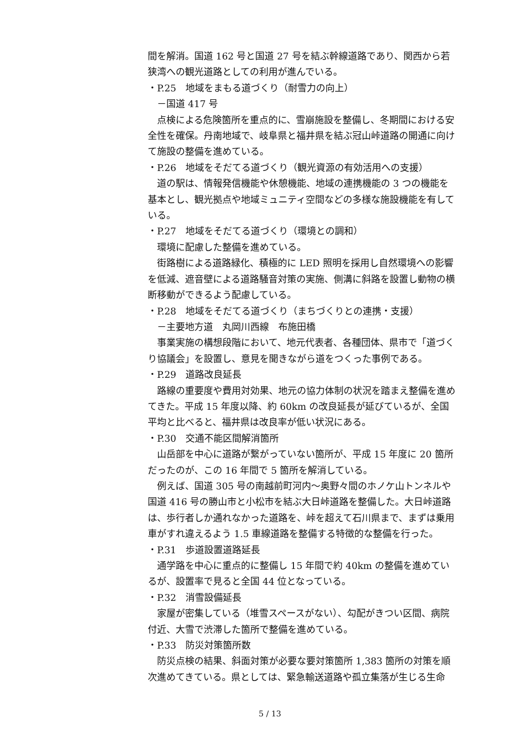間を解消。国道 162 号と国道 27 号を結ぶ幹線道路であり、関西から若狭湾への観光道路としての利用が進んでいる。
・P.25　地域をまもる道づくり（耐雪力の向上）
－国道 417 号
　点検による危険箇所を重点的に、雪崩施設を整備し、冬期間における安全性を確保。丹南地域で、岐阜県と福井県を結ぶ冠山峠道路の開通に向けて施設の整備を進めている。
・P.26　地域をそだてる道づくり（観光資源の有効活用への支援）
　道の駅は、情報発信機能や休憩機能、地域の連携機能の 3 つの機能を基本とし、観光拠点や地域ミュニティ空間などの多様な施設機能を有している。
・P.27　地域をそだてる道づくり（環境との調和）
　環境に配慮した整備を進めている。
　街路樹による道路緑化、積極的に LED 照明を採用し自然環境への影響を低減、遮音壁による道路騒音対策の実施、側溝に斜路を設置し動物の横断移動ができるよう配慮している。
・P.28　地域をそだてる道づくり（まちづくりとの連携・支援）
－主要地方道　丸岡川西線　布施田橋
　事業実施の構想段階において、地元代表者、各種団体、県市で「道づくり協議会」を設置し、意見を聞きながら道をつくった事例である。
・P.29　道路改良延長
　路線の重要度や費用対効果、地元の協力体制の状況を踏まえ整備を進めてきた。平成 15 年度以降、約 60km の改良延長が延びているが、全国平均と比べると、福井県は改良率が低い状況にある。
・P.30　交通不能区間解消箇所
　山岳部を中心に道路が繋がっていない箇所が、平成 15 年度に 20 箇所だったのが、この 16 年間で 5 箇所を解消している。
　例えば、国道 305 号の南越前町河内～奥野々間のホノケ山トンネルや国道 416 号の勝山市と小松市を結ぶ大日峠道路を整備した。大日峠道路は、歩行者しか通れなかった道路を、峠を超えて石川県まで、まずは乗用車がすれ違えるよう 1.5 車線道路を整備する特徴的な整備を行った。
・P.31　歩道設置道路延長
　通学路を中心に重点的に整備し 15 年間で約 40km の整備を進めているが、設置率で見ると全国 44 位となっている。
・P.32　消雪設備延長
　家屋が密集している（堆雪スペースがない）、勾配がきつい区間、病院付近、大雪で渋滞した箇所で整備を進めている。
・P.33　防災対策箇所数
　防災点検の結果、斜面対策が必要な要対策箇所 1,383 箇所の対策を順次進めてきている。県としては、緊急輸送道路や孤立集落が生じる生命
5 / 13